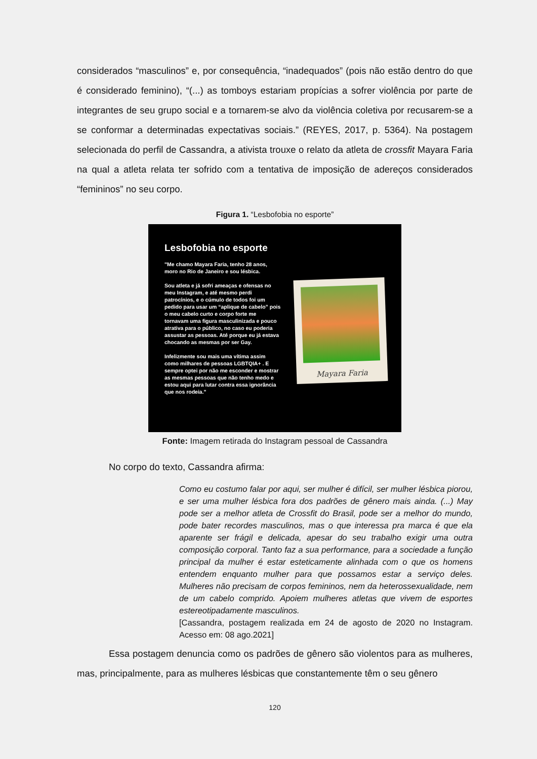considerados “masculinos” e, por consequência, “inadequados” (pois não estão dentro do que é considerado feminino), “(...) as tomboys estariam propícias a sofrer violência por parte de integrantes de seu grupo social e a tornarem-se alvo da violência coletiva por recusarem-se a se conformar a determinadas expectativas sociais.” (REYES, 2017, p. 5364). Na postagem selecionada do perfil de Cassandra, a ativista trouxe o relato da atleta de crossfit Mayara Faria na qual a atleta relata ter sofrido com a tentativa de imposição de adereços considerados “femininos” no seu corpo.
Figura 1. “Lesbofobia no esporte”
Lesbofobia no esporte
"Me chamo Mayara Faria, tenho 28 anos, moro no Rio de Janeiro e sou lésbica.
Sou atleta e já sofri ameaças e ofensas no meu Instagram, e até mesmo perdi patrocínios, e o cúmulo de todos foi um pedido para usar um “aplique de cabelo” pois o meu cabelo curto e corpo forte me tornavam uma figura masculinizada e pouco atrativa para o público, no caso eu poderia assustar as pessoas. Até porque eu já estava chocando as mesmas por ser Gay.
Infelizmente sou mais uma vítima assim como milhares de pessoas LGBTQIA+ . E sempre optei por não me esconder e mostrar as mesmas pessoas que não tenho medo e estou aqui para lutar contra essa ignorância que nos rodeia."
Mayara Faria
Fonte: Imagem retirada do Instagram pessoal de Cassandra
No corpo do texto, Cassandra afirma:
Como eu costumo falar por aqui, ser mulher é difícil, ser mulher lésbica piorou, e ser uma mulher lésbica fora dos padrões de gênero mais ainda. (...) May pode ser a melhor atleta de Crossfit do Brasil, pode ser a melhor do mundo, pode bater recordes masculinos, mas o que interessa pra marca é que ela aparente ser frágil e delicada, apesar do seu trabalho exigir uma outra composição corporal. Tanto faz a sua performance, para a sociedade a função principal da mulher é estar esteticamente alinhada com o que os homens entendem enquanto mulher para que possamos estar a serviço deles. Mulheres não precisam de corpos femininos, nem da heterossexualidade, nem de um cabelo comprido. Apoiem mulheres atletas que vivem de esportes estereotipadamente masculinos.
[Cassandra, postagem realizada em 24 de agosto de 2020 no Instagram. Acesso em: 08 ago.2021]
Essa postagem denuncia como os padrões de gênero são violentos para as mulheres, mas, principalmente, para as mulheres lésbicas que constantemente têm o seu gênero
120